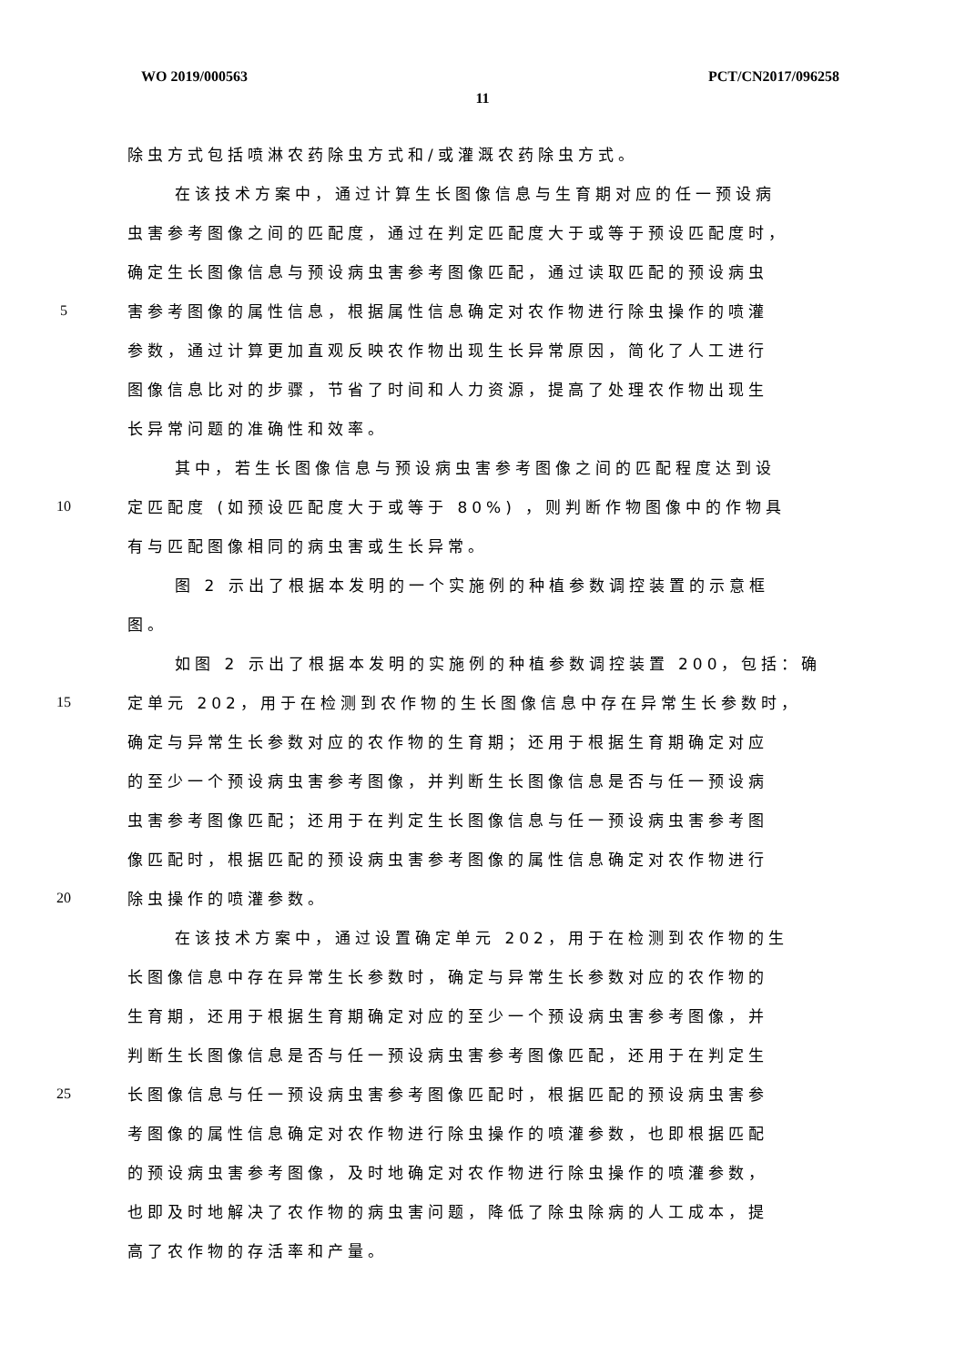WO 2019/000563 PCT/CN2017/096258
11
除虫方式包括喷淋农药除虫方式和/或灌溉农药除虫方式。
在该技术方案中，通过计算生长图像信息与生育期对应的任一预设病
虫害参考图像之间的匹配度，通过在判定匹配度大于或等于预设匹配度时，
确定生长图像信息与预设病虫害参考图像匹配，通过读取匹配的预设病虫
5 害参考图像的属性信息，根据属性信息确定对农作物进行除虫操作的喷灌
参数，通过计算更加直观反映农作物出现生长异常原因，简化了人工进行
图像信息比对的步骤，节省了时间和人力资源，提高了处理农作物出现生
长异常问题的准确性和效率。
其中，若生长图像信息与预设病虫害参考图像之间的匹配程度达到设
10 定匹配度 (如预设匹配度大于或等于 80%) ，则判断作物图像中的作物具
有与匹配图像相同的病虫害或生长异常。
图 2 示出了根据本发明的一个实施例的种植参数调控装置的示意框
图。
如图 2 示出了根据本发明的实施例的种植参数调控装置 200，包括：确
15 定单元 202，用于在检测到农作物的生长图像信息中存在异常生长参数时，
确定与异常生长参数对应的农作物的生育期；还用于根据生育期确定对应
的至少一个预设病虫害参考图像，并判断生长图像信息是否与任一预设病
虫害参考图像匹配；还用于在判定生长图像信息与任一预设病虫害参考图
像匹配时，根据匹配的预设病虫害参考图像的属性信息确定对农作物进行
20 除虫操作的喷灌参数。
在该技术方案中，通过设置确定单元 202，用于在检测到农作物的生
长图像信息中存在异常生长参数时，确定与异常生长参数对应的农作物的
生育期，还用于根据生育期确定对应的至少一个预设病虫害参考图像，并
判断生长图像信息是否与任一预设病虫害参考图像匹配，还用于在判定生
25 长图像信息与任一预设病虫害参考图像匹配时，根据匹配的预设病虫害参
考图像的属性信息确定对农作物进行除虫操作的喷灌参数，也即根据匹配
的预设病虫害参考图像，及时地确定对农作物进行除虫操作的喷灌参数，
也即及时地解决了农作物的病虫害问题，降低了除虫除病的人工成本，提
高了农作物的存活率和产量。